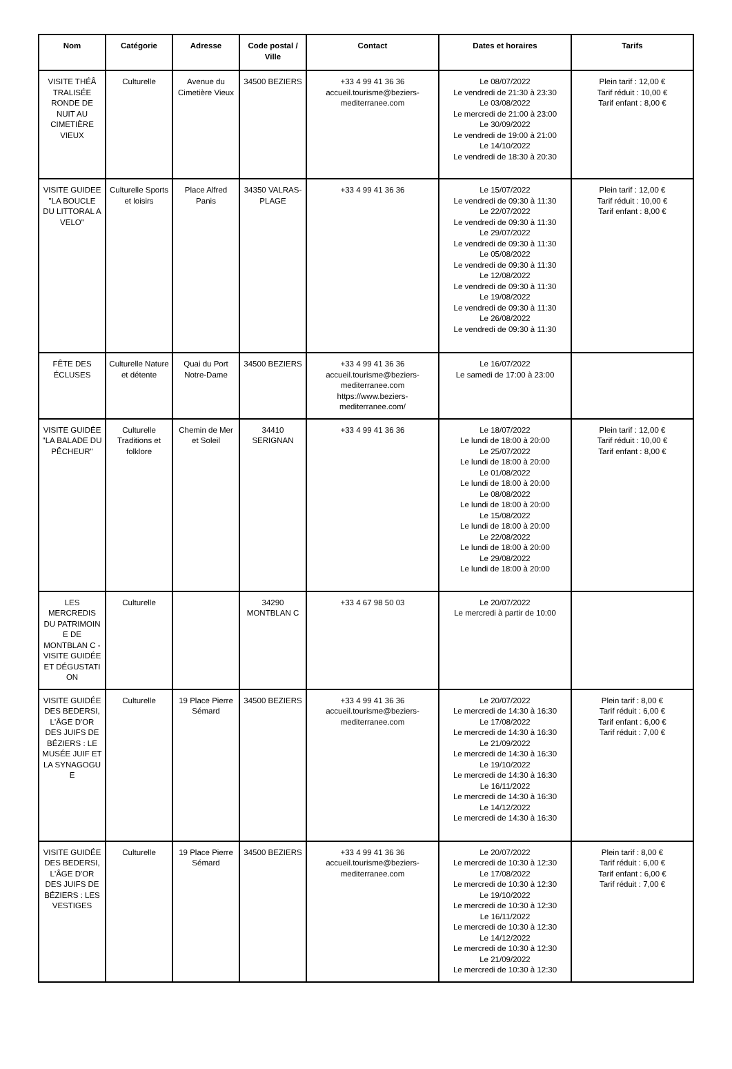| Nom | Catégorie | Adresse | Code postal / Ville | Contact | Dates et horaires | Tarifs |
| --- | --- | --- | --- | --- | --- | --- |
| VISITE THÉÂ TRALISÉE RONDE DE NUIT AU CIMETIÈRE VIEUX | Culturelle | Avenue du Cimetière Vieux | 34500 BEZIERS | +33 4 99 41 36 36 accueil.tourisme@beziers-mediterranee.com | Le 08/07/2022 Le vendredi de 21:30 à 23:30 Le 03/08/2022 Le mercredi de 21:00 à 23:00 Le 30/09/2022 Le vendredi de 19:00 à 21:00 Le 14/10/2022 Le vendredi de 18:30 à 20:30 | Plein tarif : 12,00 € Tarif réduit : 10,00 € Tarif enfant : 8,00 € |
| VISITE GUIDEE "LA BOUCLE DU LITTORAL A VELO" | Culturelle Sports et loisirs | Place Alfred Panis | 34350 VALRAS-PLAGE | +33 4 99 41 36 36 | Le 15/07/2022 Le vendredi de 09:30 à 11:30 Le 22/07/2022 Le vendredi de 09:30 à 11:30 Le 29/07/2022 Le vendredi de 09:30 à 11:30 Le 05/08/2022 Le vendredi de 09:30 à 11:30 Le 12/08/2022 Le vendredi de 09:30 à 11:30 Le 19/08/2022 Le vendredi de 09:30 à 11:30 Le 26/08/2022 Le vendredi de 09:30 à 11:30 | Plein tarif : 12,00 € Tarif réduit : 10,00 € Tarif enfant : 8,00 € |
| FÊTE DES ÉCLUSES | Culturelle Nature et détente | Quai du Port Notre-Dame | 34500 BEZIERS | +33 4 99 41 36 36 accueil.tourisme@beziers-mediterranee.com https://www.beziers-mediterranee.com/ | Le 16/07/2022 Le samedi de 17:00 à 23:00 | |
| VISITE GUIDÉE "LA BALADE DU PÊCHEUR" | Culturelle Traditions et folklore | Chemin de Mer et Soleil | 34410 SERIGNAN | +33 4 99 41 36 36 | Le 18/07/2022 Le lundi de 18:00 à 20:00 Le 25/07/2022 Le lundi de 18:00 à 20:00 Le 01/08/2022 Le lundi de 18:00 à 20:00 Le 08/08/2022 Le lundi de 18:00 à 20:00 Le 15/08/2022 Le lundi de 18:00 à 20:00 Le 22/08/2022 Le lundi de 18:00 à 20:00 Le 29/08/2022 Le lundi de 18:00 à 20:00 | Plein tarif : 12,00 € Tarif réduit : 10,00 € Tarif enfant : 8,00 € |
| LES MERCREDIS DU PATRIMOIN E DE MONTBLAN C - VISITE GUIDÉE ET DÉGUSTATI ON | Culturelle | | 34290 MONTBLAN C | +33 4 67 98 50 03 | Le 20/07/2022 Le mercredi à partir de 10:00 | |
| VISITE GUIDÉE DES BEDERSI, L'ÂGE D'OR DES JUIFS DE BÉZIERS : LE MUSÉE JUIF ET LA SYNAGOGU E | Culturelle | 19 Place Pierre Sémard | 34500 BEZIERS | +33 4 99 41 36 36 accueil.tourisme@beziers-mediterranee.com | Le 20/07/2022 Le mercredi de 14:30 à 16:30 Le 17/08/2022 Le mercredi de 14:30 à 16:30 Le 21/09/2022 Le mercredi de 14:30 à 16:30 Le 19/10/2022 Le mercredi de 14:30 à 16:30 Le 16/11/2022 Le mercredi de 14:30 à 16:30 Le 14/12/2022 Le mercredi de 14:30 à 16:30 | Plein tarif : 8,00 € Tarif réduit : 6,00 € Tarif enfant : 6,00 € Tarif réduit : 7,00 € |
| VISITE GUIDÉE DES BEDERSI, L'ÂGE D'OR DES JUIFS DE BÉZIERS : LES VESTIGES | Culturelle | 19 Place Pierre Sémard | 34500 BEZIERS | +33 4 99 41 36 36 accueil.tourisme@beziers-mediterranee.com | Le 20/07/2022 Le mercredi de 10:30 à 12:30 Le 17/08/2022 Le mercredi de 10:30 à 12:30 Le 19/10/2022 Le mercredi de 10:30 à 12:30 Le 16/11/2022 Le mercredi de 10:30 à 12:30 Le 14/12/2022 Le mercredi de 10:30 à 12:30 Le 21/09/2022 Le mercredi de 10:30 à 12:30 | Plein tarif : 8,00 € Tarif réduit : 6,00 € Tarif enfant : 6,00 € Tarif réduit : 7,00 € |